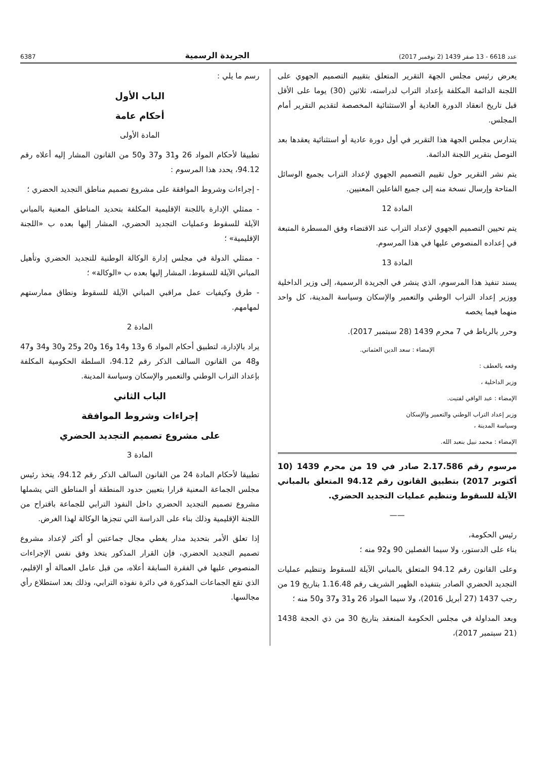عدد 6618 - 13 صفر 1439 (2 نوفمبر 2017) الجريدة الرسمية 6387
يعرض رئيس مجلس الجهة التقرير المتعلق بتقييم التصميم الجهوي على اللجنة الدائمة المكلفة بإعداد التراب لدراسته، ثلاثين (30) يوما على الأقل قبل تاريخ انعقاد الدورة العادية أو الاستثنائية المخصصة لتقديم التقرير أمام المجلس.
يتدارس مجلس الجهة هذا التقرير في أول دورة عادية أو استثنائية يعقدها بعد التوصل بتقرير اللجنة الدائمة.
يتم نشر التقرير حول تقييم التصميم الجهوي لإعداد التراب بجميع الوسائل المتاحة وإرسال نسخة منه إلى جميع الفاعلين المعنيين.
المادة 12
يتم تحيين التصميم الجهوي لإعداد التراب عند الاقتضاء وفق المسطرة المتبعة في إعداده المنصوص عليها في هذا المرسوم.
المادة 13
يسند تنفيذ هذا المرسوم، الذي ينشر في الجريدة الرسمية، إلى وزير الداخلية ووزير إعداد التراب الوطني والتعمير والإسكان وسياسة المدينة، كل واحد منهما فيما يخصه
وحرر بالرباط في 7 محرم 1439 (28 سبتمبر 2017).
الإمضاء : سعد الدين العثماني.
وقعه بالعطف :
وزير الداخلية ،
الإمضاء : عبد الوافي لفتيت.
وزير إعداد التراب الوطني والتعمير والإسكان
وسياسة المدينة ،
الإمضاء : محمد نبيل بنعبد الله.
مرسوم رقم 2.17.586 صادر في 19 من محرم 1439 (10 أكتوبر 2017) بتطبيق القانون رقم 94.12 المتعلق بالمباني الآيلة للسقوط وتنظيم عمليات التجديد الحضري.
——
رئيس الحكومة،
بناء على الدستور، ولا سيما الفصلين 90 و92 منه ؛
وعلى القانون رقم 94.12 المتعلق بالمباني الآيلة للسقوط وتنظيم عمليات التجديد الحضري الصادر بتنفيذه الظهير الشريف رقم 1.16.48 بتاريخ 19 من رجب 1437 (27 أبريل 2016)، ولا سيما المواد 26 و31 و37 و50 منه ؛
وبعد المداولة في مجلس الحكومة المنعقد بتاريخ 30 من ذي الحجة 1438 (21 سبتمبر 2017)،
رسم ما يلي :
الباب الأول
أحكام عامة
المادة الأولى
تطبيقا لأحكام المواد 26 و31 و37 و50 من القانون المشار إليه أعلاه رقم 94.12، يحدد هذا المرسوم :
- إجراءات وشروط الموافقة على مشروع تصميم مناطق التجديد الحضري ؛
- ممثلي الإدارة باللجنة الإقليمية المكلفة بتحديد المناطق المعنية بالمباني الآيلة للسقوط وعمليات التجديد الحضري، المشار إليها بعده ب «اللجنة الإقليمية» ؛
- ممثلي الدولة في مجلس إدارة الوكالة الوطنية للتجديد الحضري وتأهيل المباني الآيلة للسقوط، المشار إليها بعده ب «الوكالة» ؛
- طرق وكيفيات عمل مراقبي المباني الآيلة للسقوط ونطاق ممارستهم لمهامهم.
المادة 2
يراد بالإدارة، لتطبيق أحكام المواد 6 و13 و14 و16 و20 و25 و30 و34 و47 و48 من القانون السالف الذكر رقم 94.12، السلطة الحكومية المكلفة بإعداد التراب الوطني والتعمير والإسكان وسياسة المدينة.
الباب الثاني
إجراءات وشروط الموافقة
على مشروع تصميم التجديد الحضري
المادة 3
تطبيقا لأحكام المادة 24 من القانون السالف الذكر رقم 94.12، يتخذ رئيس مجلس الجماعة المعنية قرارا بتعيين حدود المنطقة أو المناطق التي يشملها مشروع تصميم التجديد الحضري داخل النفوذ الترابي للجماعة باقتراح من اللجنة الإقليمية وذلك بناء على الدراسة التي تنجزها الوكالة لهذا الغرض.
إذا تعلق الأمر بتحديد مدار يغطي مجال جماعتين أو أكثر لإعداد مشروع تصميم التجديد الحضري، فإن القرار المذكور يتخذ وفق نفس الإجراءات المنصوص عليها في الفقرة السابقة أعلاه، من قبل عامل العمالة أو الإقليم، الذي تقع الجماعات المذكورة في دائرة نفوذه الترابي، وذلك بعد استطلاع رأي مجالسها.